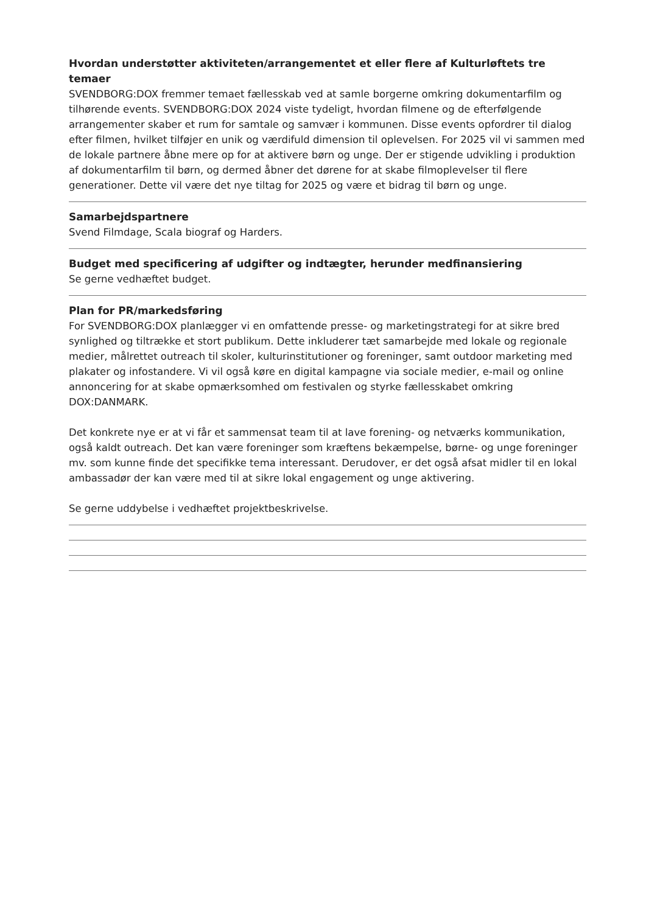Hvordan understøtter aktiviteten/arrangementet et eller flere af Kulturløftets tre temaer
SVENDBORG:DOX fremmer temaet fællesskab ved at samle borgerne omkring dokumentarfilm og tilhørende events. SVENDBORG:DOX 2024 viste tydeligt, hvordan filmene og de efterfølgende arrangementer skaber et rum for samtale og samvær i kommunen. Disse events opfordrer til dialog efter filmen, hvilket tilføjer en unik og værdifuld dimension til oplevelsen. For 2025 vil vi sammen med de lokale partnere åbne mere op for at aktivere børn og unge. Der er stigende udvikling i produktion af dokumentarfilm til børn, og dermed åbner det dørene for at skabe filmoplevelser til flere generationer. Dette vil være det nye tiltag for 2025 og være et bidrag til børn og unge.
Samarbejdspartnere
Svend Filmdage, Scala biograf og Harders.
Budget med specificering af udgifter og indtægter, herunder medfinansiering
Se gerne vedhæftet budget.
Plan for PR/markedsføring
For SVENDBORG:DOX planlægger vi en omfattende presse- og marketingstrategi for at sikre bred synlighed og tiltrække et stort publikum. Dette inkluderer tæt samarbejde med lokale og regionale medier, målrettet outreach til skoler, kulturinstitutioner og foreninger, samt outdoor marketing med plakater og infostandere. Vi vil også køre en digital kampagne via sociale medier, e-mail og online annoncering for at skabe opmærksomhed om festivalen og styrke fællesskabet omkring DOX:DANMARK.
Det konkrete nye er at vi får et sammensat team til at lave forening- og netværks kommunikation, også kaldt outreach. Det kan være foreninger som kræftens bekæmpelse, børne- og unge foreninger mv. som kunne finde det specifikke tema interessant. Derudover, er det også afsat midler til en lokal ambassadør der kan være med til at sikre lokal engagement og unge aktivering.
Se gerne uddybelse i vedhæftet projektbeskrivelse.